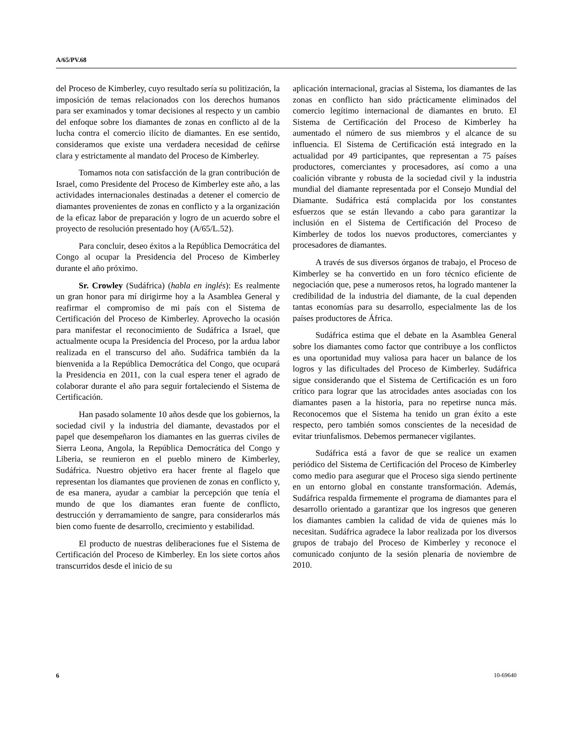A/65/PV.68
del Proceso de Kimberley, cuyo resultado sería su politización, la imposición de temas relacionados con los derechos humanos para ser examinados y tomar decisiones al respecto y un cambio del enfoque sobre los diamantes de zonas en conflicto al de la lucha contra el comercio ilícito de diamantes. En ese sentido, consideramos que existe una verdadera necesidad de ceñirse clara y estrictamente al mandato del Proceso de Kimberley.
Tomamos nota con satisfacción de la gran contribución de Israel, como Presidente del Proceso de Kimberley este año, a las actividades internacionales destinadas a detener el comercio de diamantes provenientes de zonas en conflicto y a la organización de la eficaz labor de preparación y logro de un acuerdo sobre el proyecto de resolución presentado hoy (A/65/L.52).
Para concluir, deseo éxitos a la República Democrática del Congo al ocupar la Presidencia del Proceso de Kimberley durante el año próximo.
Sr. Crowley (Sudáfrica) (habla en inglés): Es realmente un gran honor para mí dirigirme hoy a la Asamblea General y reafirmar el compromiso de mi país con el Sistema de Certificación del Proceso de Kimberley. Aprovecho la ocasión para manifestar el reconocimiento de Sudáfrica a Israel, que actualmente ocupa la Presidencia del Proceso, por la ardua labor realizada en el transcurso del año. Sudáfrica también da la bienvenida a la República Democrática del Congo, que ocupará la Presidencia en 2011, con la cual espera tener el agrado de colaborar durante el año para seguir fortaleciendo el Sistema de Certificación.
Han pasado solamente 10 años desde que los gobiernos, la sociedad civil y la industria del diamante, devastados por el papel que desempeñaron los diamantes en las guerras civiles de Sierra Leona, Angola, la República Democrática del Congo y Liberia, se reunieron en el pueblo minero de Kimberley, Sudáfrica. Nuestro objetivo era hacer frente al flagelo que representan los diamantes que provienen de zonas en conflicto y, de esa manera, ayudar a cambiar la percepción que tenía el mundo de que los diamantes eran fuente de conflicto, destrucción y derramamiento de sangre, para considerarlos más bien como fuente de desarrollo, crecimiento y estabilidad.
El producto de nuestras deliberaciones fue el Sistema de Certificación del Proceso de Kimberley. En los siete cortos años transcurridos desde el inicio de su
aplicación internacional, gracias al Sistema, los diamantes de las zonas en conflicto han sido prácticamente eliminados del comercio legítimo internacional de diamantes en bruto. El Sistema de Certificación del Proceso de Kimberley ha aumentado el número de sus miembros y el alcance de su influencia. El Sistema de Certificación está integrado en la actualidad por 49 participantes, que representan a 75 países productores, comerciantes y procesadores, así como a una coalición vibrante y robusta de la sociedad civil y la industria mundial del diamante representada por el Consejo Mundial del Diamante. Sudáfrica está complacida por los constantes esfuerzos que se están llevando a cabo para garantizar la inclusión en el Sistema de Certificación del Proceso de Kimberley de todos los nuevos productores, comerciantes y procesadores de diamantes.
A través de sus diversos órganos de trabajo, el Proceso de Kimberley se ha convertido en un foro técnico eficiente de negociación que, pese a numerosos retos, ha logrado mantener la credibilidad de la industria del diamante, de la cual dependen tantas economías para su desarrollo, especialmente las de los países productores de África.
Sudáfrica estima que el debate en la Asamblea General sobre los diamantes como factor que contribuye a los conflictos es una oportunidad muy valiosa para hacer un balance de los logros y las dificultades del Proceso de Kimberley. Sudáfrica sigue considerando que el Sistema de Certificación es un foro crítico para lograr que las atrocidades antes asociadas con los diamantes pasen a la historia, para no repetirse nunca más. Reconocemos que el Sistema ha tenido un gran éxito a este respecto, pero también somos conscientes de la necesidad de evitar triunfalismos. Debemos permanecer vigilantes.
Sudáfrica está a favor de que se realice un examen periódico del Sistema de Certificación del Proceso de Kimberley como medio para asegurar que el Proceso siga siendo pertinente en un entorno global en constante transformación. Además, Sudáfrica respalda firmemente el programa de diamantes para el desarrollo orientado a garantizar que los ingresos que generen los diamantes cambien la calidad de vida de quienes más lo necesitan. Sudáfrica agradece la labor realizada por los diversos grupos de trabajo del Proceso de Kimberley y reconoce el comunicado conjunto de la sesión plenaria de noviembre de 2010.
6 10-69640